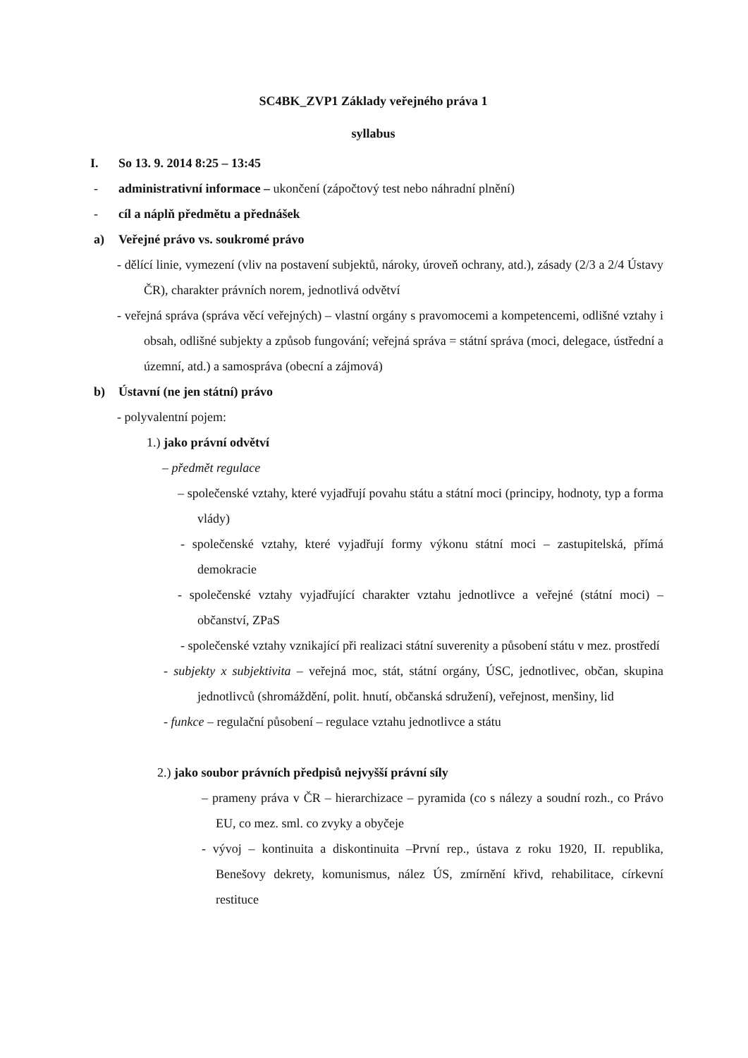SC4BK_ZVP1 Základy veřejného práva 1
syllabus
I. So 13. 9. 2014 8:25 – 13:45
- administrativní informace – ukončení (zápočtový test nebo náhradní plnění)
- cíl a náplň předmětu a přednášek
a) Veřejné právo vs. soukromé právo
- dělící linie, vymezení (vliv na postavení subjektů, nároky, úroveň ochrany, atd.), zásady (2/3 a 2/4 Ústavy ČR), charakter právních norem, jednotlivá odvětví
- veřejná správa (správa věcí veřejných) – vlastní orgány s pravomocemi a kompetencemi, odlišné vztahy i obsah, odlišné subjekty a způsob fungování; veřejná správa = státní správa (moci, delegace, ústřední a územní, atd.) a samospráva (obecní a zájmová)
b) Ústavní (ne jen státní) právo
- polyvalentní pojem:
1.) jako právní odvětví
– předmět regulace
– společenské vztahy, které vyjadřují povahu státu a státní moci (principy, hodnoty, typ a forma vlády)
- společenské vztahy, které vyjadřují formy výkonu státní moci – zastupitelská, přímá demokracie
- společenské vztahy vyjadřující charakter vztahu jednotlivce a veřejné (státní moci) – občanství, ZPaS
- společenské vztahy vznikající při realizaci státní suverenity a působení státu v mez. prostředí
- subjekty x subjektivita – veřejná moc, stát, státní orgány, ÚSC, jednotlivec, občan, skupina jednotlivců (shromáždění, polit. hnutí, občanská sdružení), veřejnost, menšiny, lid
- funkce – regulační působení – regulace vztahu jednotlivce a státu
2.) jako soubor právních předpisů nejvyšší právní síly
– prameny práva v ČR – hierarchizace – pyramida (co s nálezy a soudní rozh., co Právo EU, co mez. sml. co zvyky a obyčeje
- vývoj – kontinuita a diskontinuita –První rep., ústava z roku 1920, II. republika, Benešovy dekrety, komunismus, nález ÚS, zmírnění křivd, rehabilitace, církevní restituce